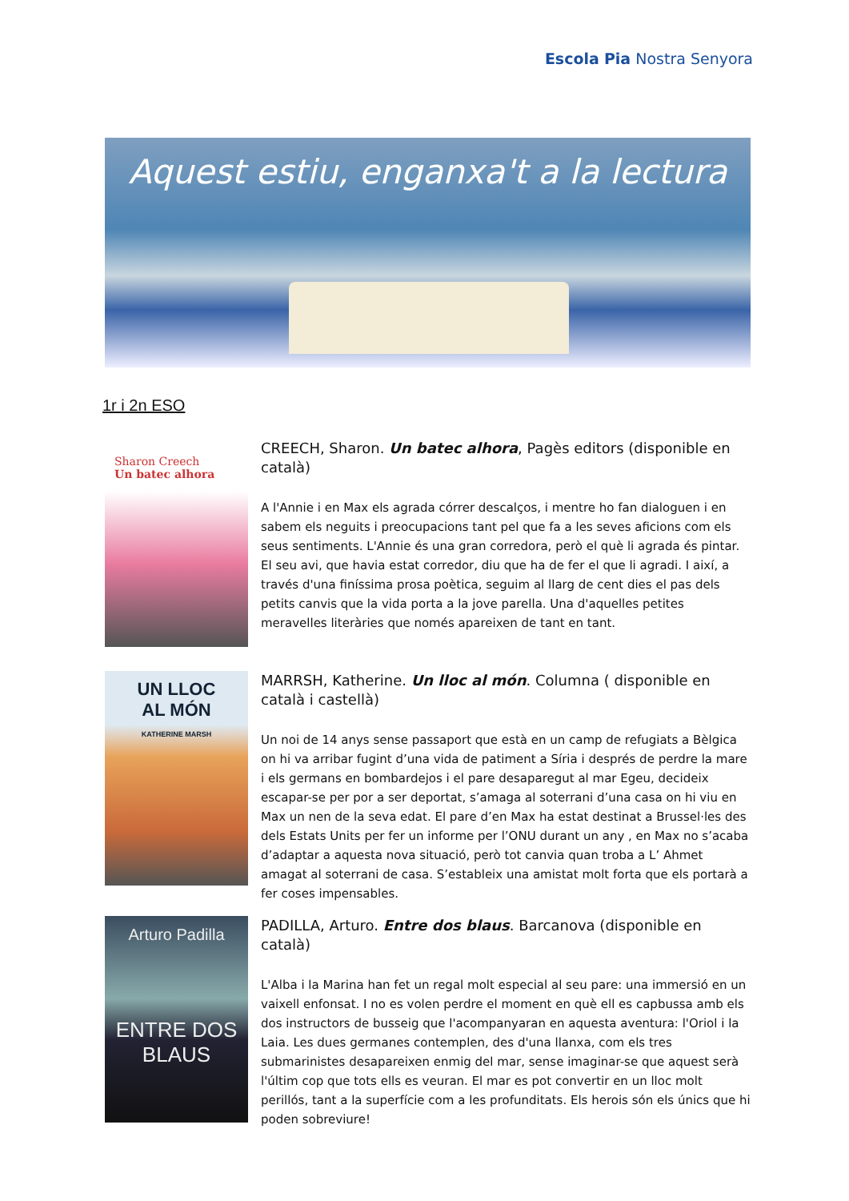Escola Pia Nostra Senyora
Aquest estiu, enganxa't a la lectura
1r i 2n ESO
Sharon Creech
Un batec alhora
CREECH, Sharon. Un batec alhora, Pagès editors (disponible en català)
A l'Annie i en Max els agrada córrer descalços, i mentre ho fan dialoguen i en sabem els neguits i preocupacions tant pel que fa a les seves aficions com els seus sentiments. L'Annie és una gran corredora, però el què li agrada és pintar. El seu avi, que havia estat corredor, diu que ha de fer el que li agradi. I així, a través d'una finíssima prosa poètica, seguim al llarg de cent dies el pas dels petits canvis que la vida porta a la jove parella. Una d'aquelles petites meravelles literàries que només apareixen de tant en tant.
UN LLOC
AL MÓN
KATHERINE MARSH
MARRSH, Katherine. Un lloc al món. Columna ( disponible en català i castellà)
Un noi de 14 anys sense passaport que està en un camp de refugiats a Bèlgica on hi va arribar fugint d’una vida de patiment a Síria i després de perdre la mare i els germans en bombardejos i el pare desaparegut al mar Egeu, decideix escapar-se per por a ser deportat, s’amaga al soterrani d’una casa on hi viu en Max un nen de la seva edat. El pare d’en Max ha estat destinat a Brussel·les des dels Estats Units per fer un informe per l’ONU durant un any , en Max no s’acaba d’adaptar a aquesta nova situació, però tot canvia quan troba a L’ Ahmet amagat al soterrani de casa. S’estableix una amistat molt forta que els portarà a fer coses impensables.
Arturo Padilla
ENTRE DOS BLAUS
PADILLA, Arturo. Entre dos blaus. Barcanova (disponible en català)
L'Alba i la Marina han fet un regal molt especial al seu pare: una immersió en un vaixell enfonsat. I no es volen perdre el moment en què ell es capbussa amb els dos instructors de busseig que l'acompanyaran en aquesta aventura: l'Oriol i la Laia. Les dues germanes contemplen, des d'una llanxa, com els tres submarinistes desapareixen enmig del mar, sense imaginar-se que aquest serà l'últim cop que tots ells es veuran. El mar es pot convertir en un lloc molt perillós, tant a la superfície com a les profunditats. Els herois són els únics que hi poden sobreviure!